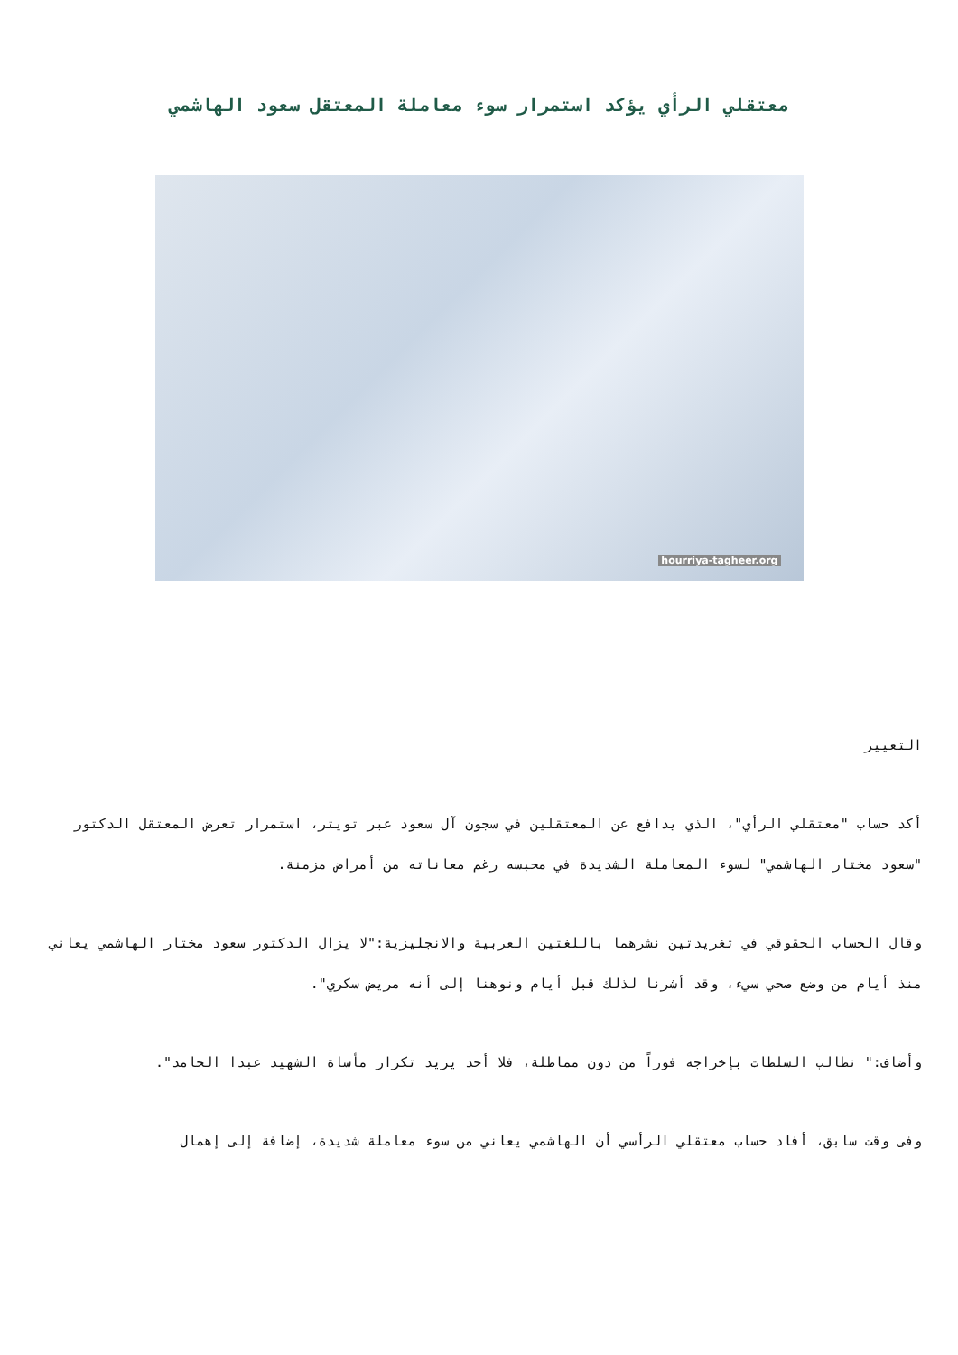معتقلي الرأي يؤكد استمرار سوء معاملة المعتقل سعود الهاشمي
hourriya-tagheer.org
التغيير
أكد حساب "معتقلي الرأي"، الذي يدافع عن المعتقلين في سجون آل سعود عبر تويتر، استمرار تعرض المعتقل الدكتور "سعود مختار الهاشمي" لسوء المعاملة الشديدة في محبسه رغم معاناته من أمراض مزمنة.
وقال الحساب الحقوقي في تغريدتين نشرهما باللغتين العربية والانجليزية:"لا يزال الدكتور سعود مختار الهاشمي يعاني منذ أيام من وضع صحي سيء، وقد أشرنا لذلك قبل أيام ونوهنا إلى أنه مريض سكري".
وأضاف:" نطالب السلطات بإخراجه فوراً من دون مماطلة، فلا أحد يريد تكرار مأساة الشهيد عبدا الحامد".
وفى وقت سابق، أفاد حساب معتقلي الرأسي أن الهاشمي يعاني من سوء معاملة شديدة، إضافة إلى إهمال